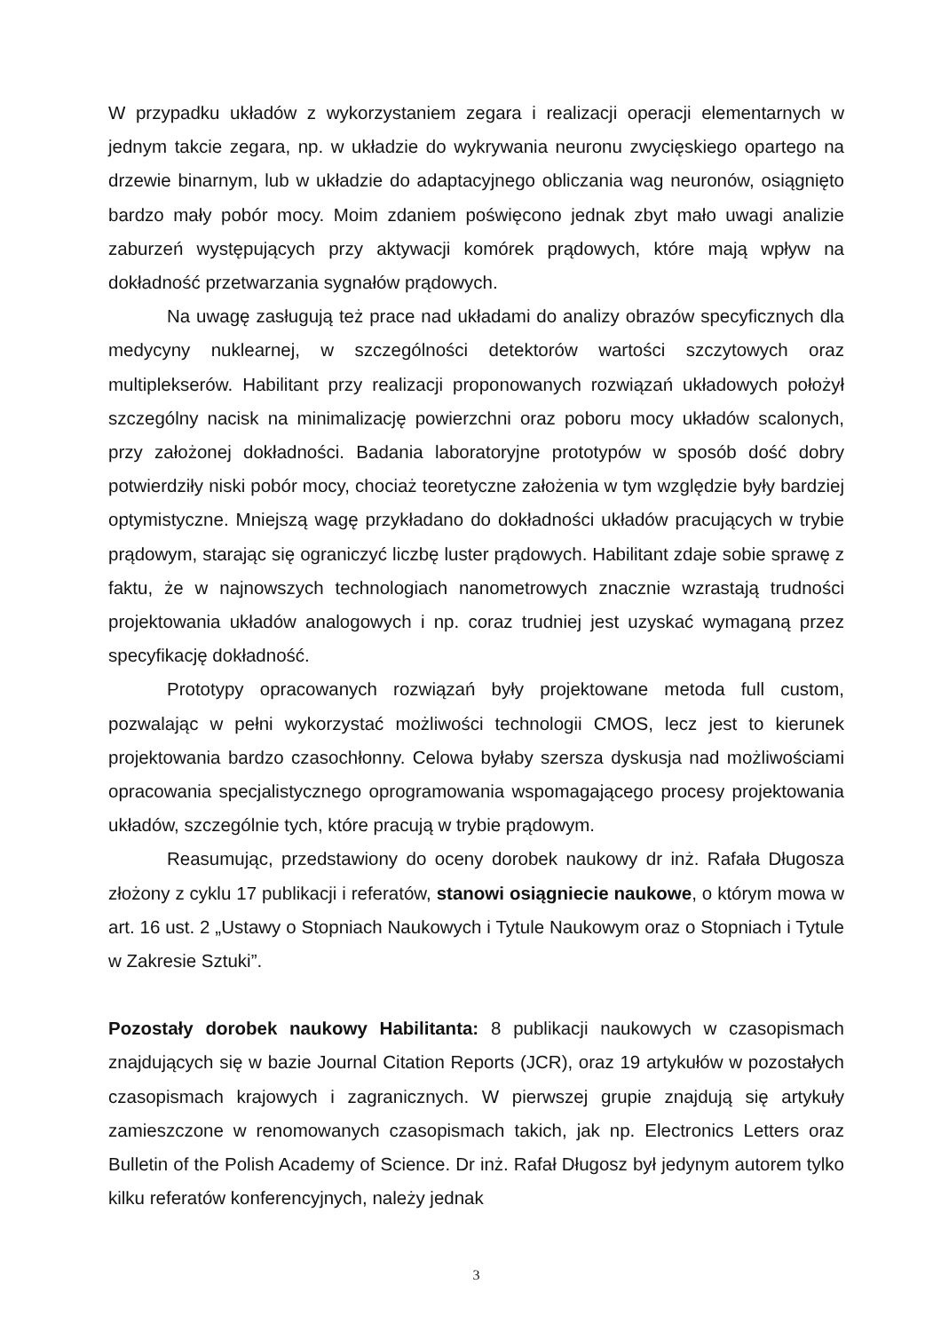W przypadku układów z wykorzystaniem zegara i realizacji operacji elementarnych w jednym takcie zegara, np. w układzie do wykrywania neuronu zwycięskiego opartego na drzewie binarnym, lub w układzie do adaptacyjnego obliczania wag neuronów, osiągnięto bardzo mały pobór mocy. Moim zdaniem poświęcono jednak zbyt mało uwagi analizie zaburzeń występujących przy aktywacji komórek prądowych, które mają wpływ na dokładność przetwarzania sygnałów prądowych.
Na uwagę zasługują też prace nad układami do analizy obrazów specyficznych dla medycyny nuklearnej, w szczególności detektorów wartości szczytowych oraz multiplekserów. Habilitant przy realizacji proponowanych rozwiązań układowych położył szczególny nacisk na minimalizację powierzchni oraz poboru mocy układów scalonych, przy założonej dokładności. Badania laboratoryjne prototypów w sposób dość dobry potwierdziły niski pobór mocy, chociaż teoretyczne założenia w tym względzie były bardziej optymistyczne. Mniejszą wagę przykładano do dokładności układów pracujących w trybie prądowym, starając się ograniczyć liczbę luster prądowych. Habilitant zdaje sobie sprawę z faktu, że w najnowszych technologiach nanometrowych znacznie wzrastają trudności projektowania układów analogowych i np. coraz trudniej jest uzyskać wymaganą przez specyfikację dokładność.
Prototypy opracowanych rozwiązań były projektowane metoda full custom, pozwalając w pełni wykorzystać możliwości technologii CMOS, lecz jest to kierunek projektowania bardzo czasochłonny. Celowa byłaby szersza dyskusja nad możliwościami opracowania specjalistycznego oprogramowania wspomagającego procesy projektowania układów, szczególnie tych, które pracują w trybie prądowym.
Reasumując, przedstawiony do oceny dorobek naukowy dr inż. Rafała Długosza złożony z cyklu 17 publikacji i referatów, stanowi osiągniecie naukowe, o którym mowa w art. 16 ust. 2 „Ustawy o Stopniach Naukowych i Tytule Naukowym oraz o Stopniach i Tytule w Zakresie Sztuki”.
Pozostały dorobek naukowy Habilitanta: 8 publikacji naukowych w czasopismach znajdujących się w bazie Journal Citation Reports (JCR), oraz 19 artykułów w pozostałych czasopismach krajowych i zagranicznych. W pierwszej grupie znajdują się artykuły zamieszczone w renomowanych czasopismach takich, jak np. Electronics Letters oraz Bulletin of the Polish Academy of Science. Dr inż. Rafał Długosz był jedynym autorem tylko kilku referatów konferencyjnych, należy jednak
3